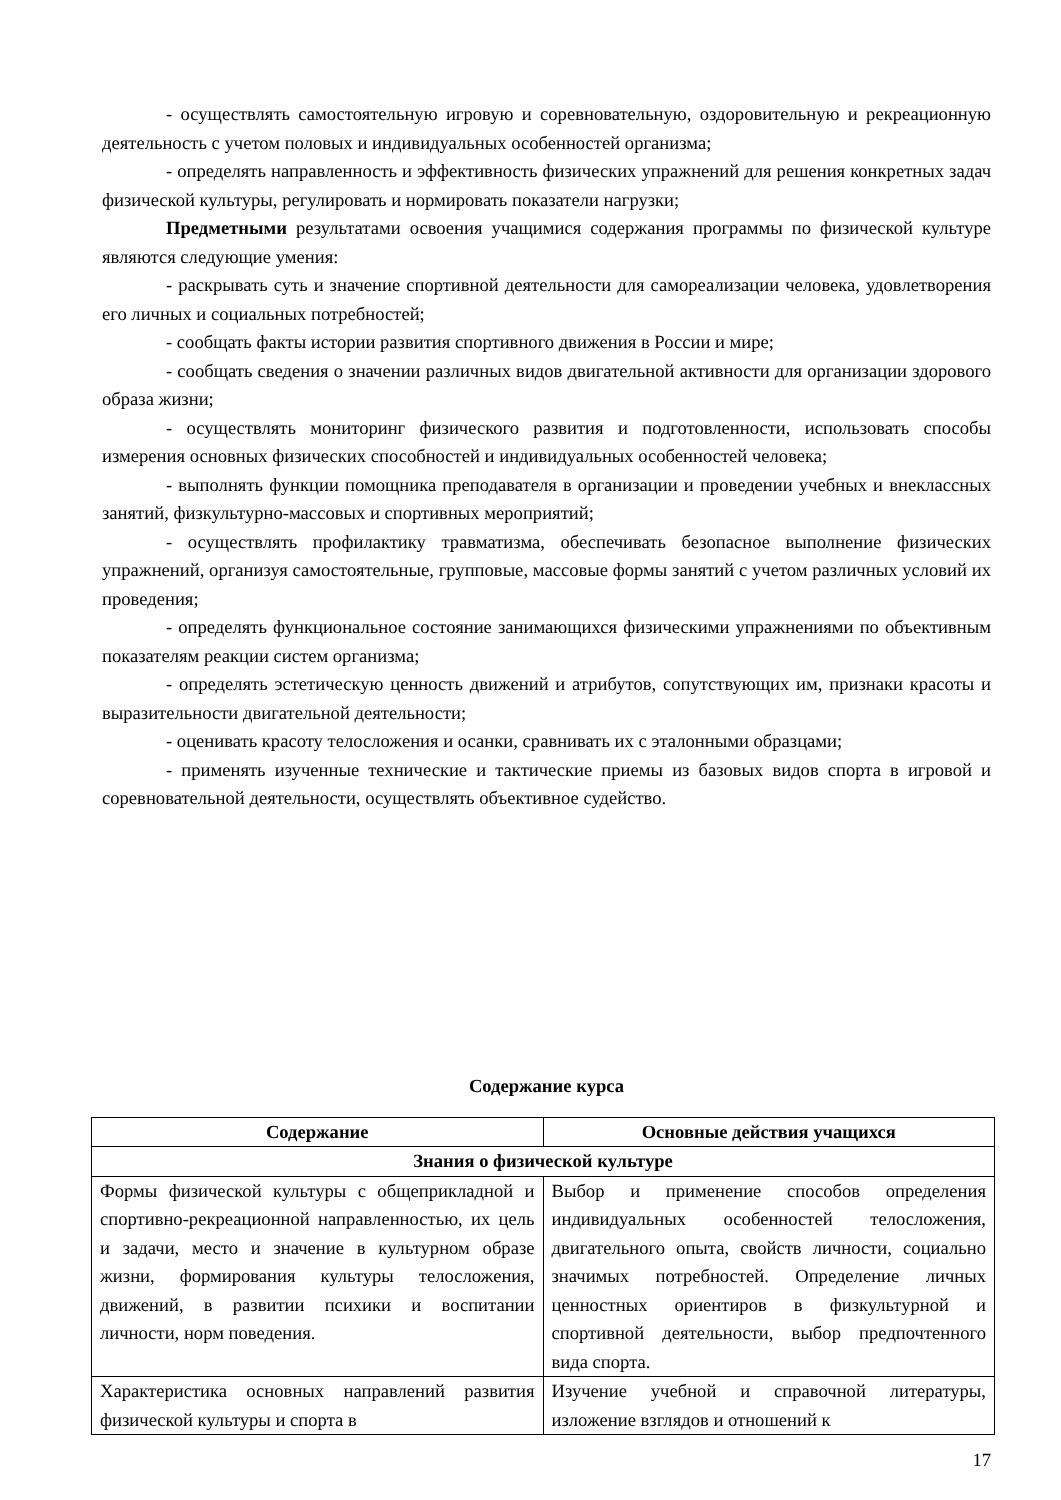- осуществлять самостоятельную игровую и соревновательную, оздоровительную и рекреационную деятельность с учетом половых и индивидуальных особенностей организма;
- определять направленность и эффективность физических упражнений для решения конкретных задач физической культуры, регулировать и нормировать показатели нагрузки;
Предметными результатами освоения учащимися содержания программы по физической культуре являются следующие умения:
- раскрывать суть и значение спортивной деятельности для самореализации человека, удовлетворения его личных и социальных потребностей;
- сообщать факты истории развития спортивного движения в России и мире;
- сообщать сведения о значении различных видов двигательной активности для организации здорового образа жизни;
- осуществлять мониторинг физического развития и подготовленности, использовать способы измерения основных физических способностей и индивидуальных особенностей человека;
- выполнять функции помощника преподавателя в организации и проведении учебных и внеклассных занятий, физкультурно-массовых и спортивных мероприятий;
- осуществлять профилактику травматизма, обеспечивать безопасное выполнение физических упражнений, организуя самостоятельные, групповые, массовые формы занятий с учетом различных условий их проведения;
- определять функциональное состояние занимающихся физическими упражнениями по объективным показателям реакции систем организма;
- определять эстетическую ценность движений и атрибутов, сопутствующих им, признаки красоты и выразительности двигательной деятельности;
- оценивать красоту телосложения и осанки, сравнивать их с эталонными образцами;
- применять изученные технические и тактические приемы из базовых видов спорта в игровой и соревновательной деятельности, осуществлять объективное судейство.
Содержание курса
| Содержание | Основные действия учащихся |
| --- | --- |
| Знания о физической культуре | |
| Формы физической культуры с общеприкладной и спортивно-рекреационной направленностью, их цель и задачи, место и значение в культурном образе жизни, формирования культуры телосложения, движений, в развитии психики и воспитании личности, норм поведения. | Выбор и применение способов определения индивидуальных особенностей телосложения, двигательного опыта, свойств личности, социально значимых потребностей. Определение личных ценностных ориентиров в физкультурной и спортивной деятельности, выбор предпочтенного вида спорта. |
| Характеристика основных направлений развития физической культуры и спорта в | Изучение учебной и справочной литературы, изложение взглядов и отношений к |
17